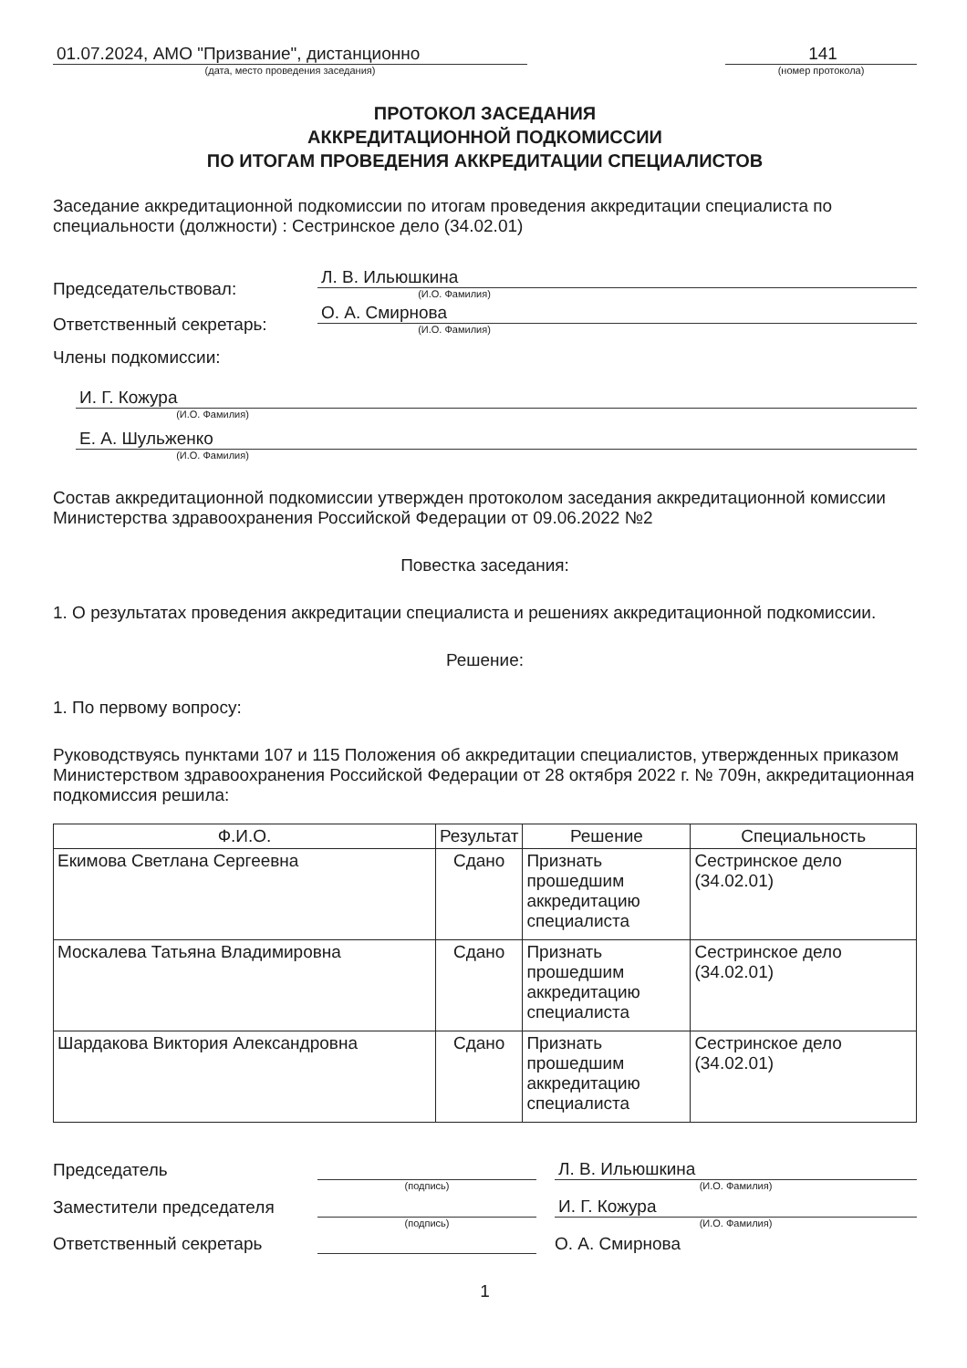01.07.2024, АМО "Призвание", дистанционно
(дата, место проведения заседания)
141
(номер протокола)
ПРОТОКОЛ ЗАСЕДАНИЯ
АККРЕДИТАЦИОННОЙ ПОДКОМИССИИ
ПО ИТОГАМ ПРОВЕДЕНИЯ АККРЕДИТАЦИИ СПЕЦИАЛИСТОВ
Заседание аккредитационной подкомиссии по итогам проведения аккредитации специалиста по специальности (должности) : Сестринское дело (34.02.01)
Председательствовал:
Л. В. Ильюшкина
(И.О. Фамилия)
Ответственный секретарь:
О. А. Смирнова
(И.О. Фамилия)
Члены подкомиссии:
И. Г. Кожура
(И.О. Фамилия)
Е. А. Шульженко
(И.О. Фамилия)
Состав аккредитационной подкомиссии утвержден протоколом заседания аккредитационной комиссии Министерства здравоохранения Российской Федерации от 09.06.2022 №2
Повестка заседания:
1. О результатах проведения аккредитации специалиста и решениях аккредитационной подкомиссии.
Решение:
1. По первому вопросу:
Руководствуясь пунктами 107 и 115 Положения об аккредитации специалистов, утвержденных приказом Министерством здравоохранения Российской Федерации от 28 октября 2022 г. № 709н, аккредитационная подкомиссия решила:
| Ф.И.О. | Результат | Решение | Специальность |
| --- | --- | --- | --- |
| Екимова Светлана Сергеевна | Сдано | Признать прошедшим аккредитацию специалиста | Сестринское дело (34.02.01) |
| Москалева Татьяна Владимировна | Сдано | Признать прошедшим аккредитацию специалиста | Сестринское дело (34.02.01) |
| Шардакова Виктория Александровна | Сдано | Признать прошедшим аккредитацию специалиста | Сестринское дело (34.02.01) |
Председатель
Л. В. Ильюшкина
(подпись)
(И.О. Фамилия)
Заместители председателя
И. Г. Кожура
(подпись)
(И.О. Фамилия)
Ответственный секретарь
О. А. Смирнова
1